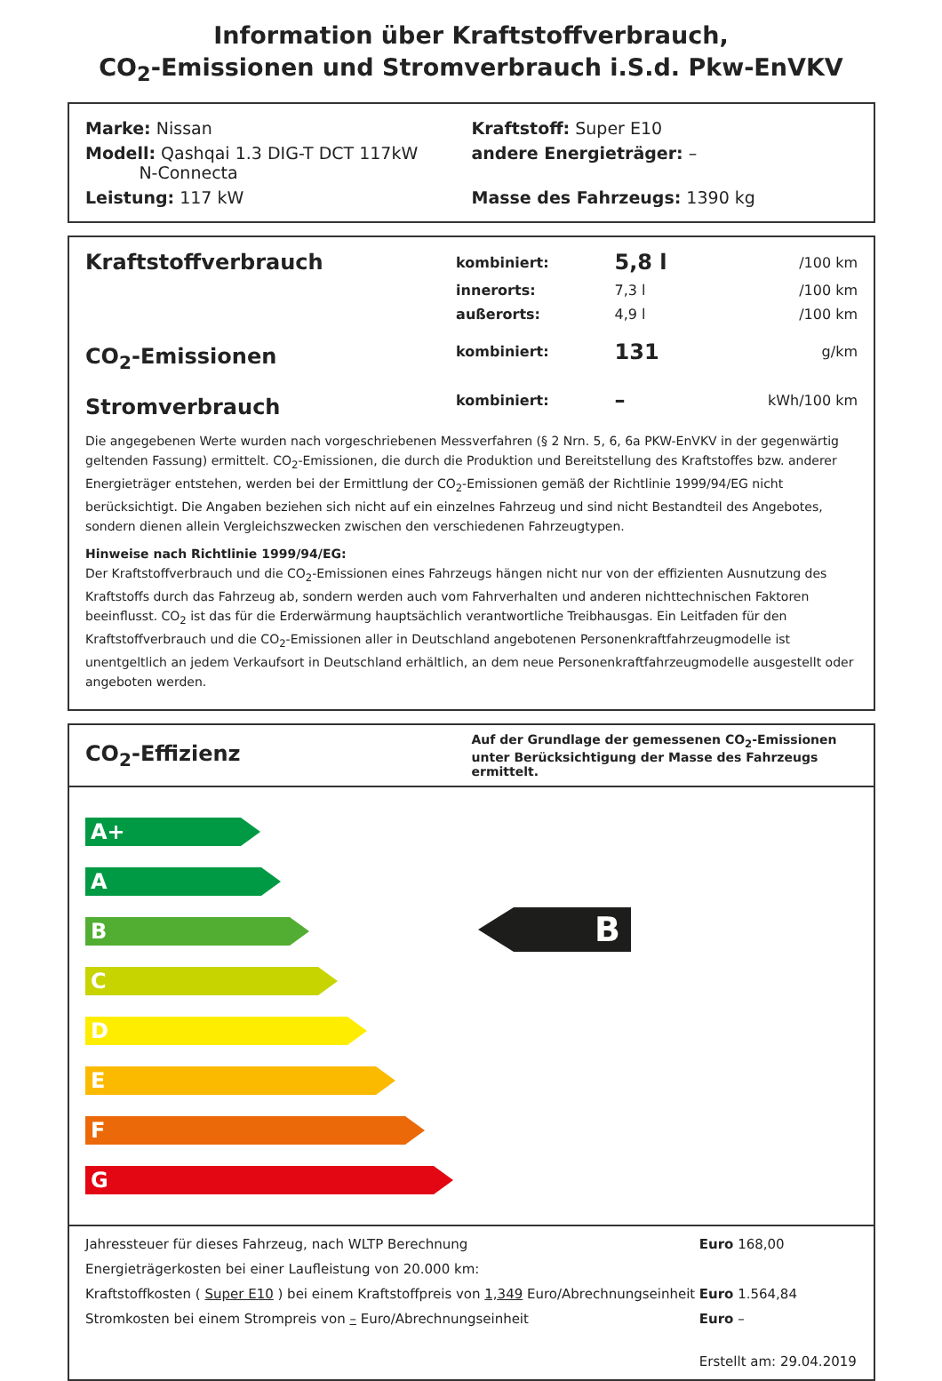Information über Kraftstoffverbrauch,
CO<sub>2</sub>-Emissionen und Stromverbrauch i.S.d. Pkw-EnVKV
Marke: Nissan Kraftstoff: Super E10
Modell: Qashqai 1.3 DIG-T DCT 117kW
N-Connecta
andere Energieträger: –
Leistung: 117 kW Masse des Fahrzeugs: 1390 kg
| Kraftstoffverbrauch | kombiniert: | 5,8 l | /100 km |
| | innerorts: | 7,3 l | /100 km |
| | außerorts: | 4,9 l | /100 km |
| CO<sub>2</sub>-Emissionen | kombiniert: | 131 | g/km |
| Stromverbrauch | kombiniert: | – | kWh/100 km |
Die angegebenen Werte wurden nach vorgeschriebenen Messverfahren (§ 2 Nrn. 5, 6, 6a PKW-EnVKV in der gegenwärtig geltenden Fassung) ermittelt. CO<sub>2</sub>-Emissionen, die durch die Produktion und Bereitstellung des Kraftstoffes bzw. anderer Energieträger entstehen, werden bei der Ermittlung der CO<sub>2</sub>-Emissionen gemäß der Richtlinie 1999/94/EG nicht berücksichtigt. Die Angaben beziehen sich nicht auf ein einzelnes Fahrzeug und sind nicht Bestandteil des Angebotes, sondern dienen allein Vergleichszwecken zwischen den verschiedenen Fahrzeugtypen.
Hinweise nach Richtlinie 1999/94/EG:
Der Kraftstoffverbrauch und die CO<sub>2</sub>-Emissionen eines Fahrzeugs hängen nicht nur von der effizienten Ausnutzung des Kraftstoffs durch das Fahrzeug ab, sondern werden auch vom Fahrverhalten und anderen nichttechnischen Faktoren beeinflusst. CO<sub>2</sub> ist das für die Erderwärmung hauptsächlich verantwortliche Treibhausgas. Ein Leitfaden für den Kraftstoffverbrauch und die CO<sub>2</sub>-Emissionen aller in Deutschland angebotenen Personenkraftfahrzeugmodelle ist unentgeltlich an jedem Verkaufsort in Deutschland erhältlich, an dem neue Personenkraftfahrzeugmodelle ausgestellt oder angeboten werden.
CO<sub>2</sub>-Effizienz
Auf der Grundlage der gemessenen CO<sub>2</sub>-Emissionen unter Berücksichtigung der Masse des Fahrzeugs ermittelt.
A+
A
B
C
D
E
F
G
B
| Jahressteuer für dieses Fahrzeug, nach WLTP Berechnung | Euro 168,00 |
| Energieträgerkosten bei einer Laufleistung von 20.000 km: | |
| Kraftstoffkosten ( Super E10 ) bei einem Kraftstoffpreis von 1,349 Euro/Abrechnungseinheit | Euro 1.564,84 |
| Stromkosten bei einem Strompreis von – Euro/Abrechnungseinheit | Euro – |
| | Erstellt am: 29.04.2019 |